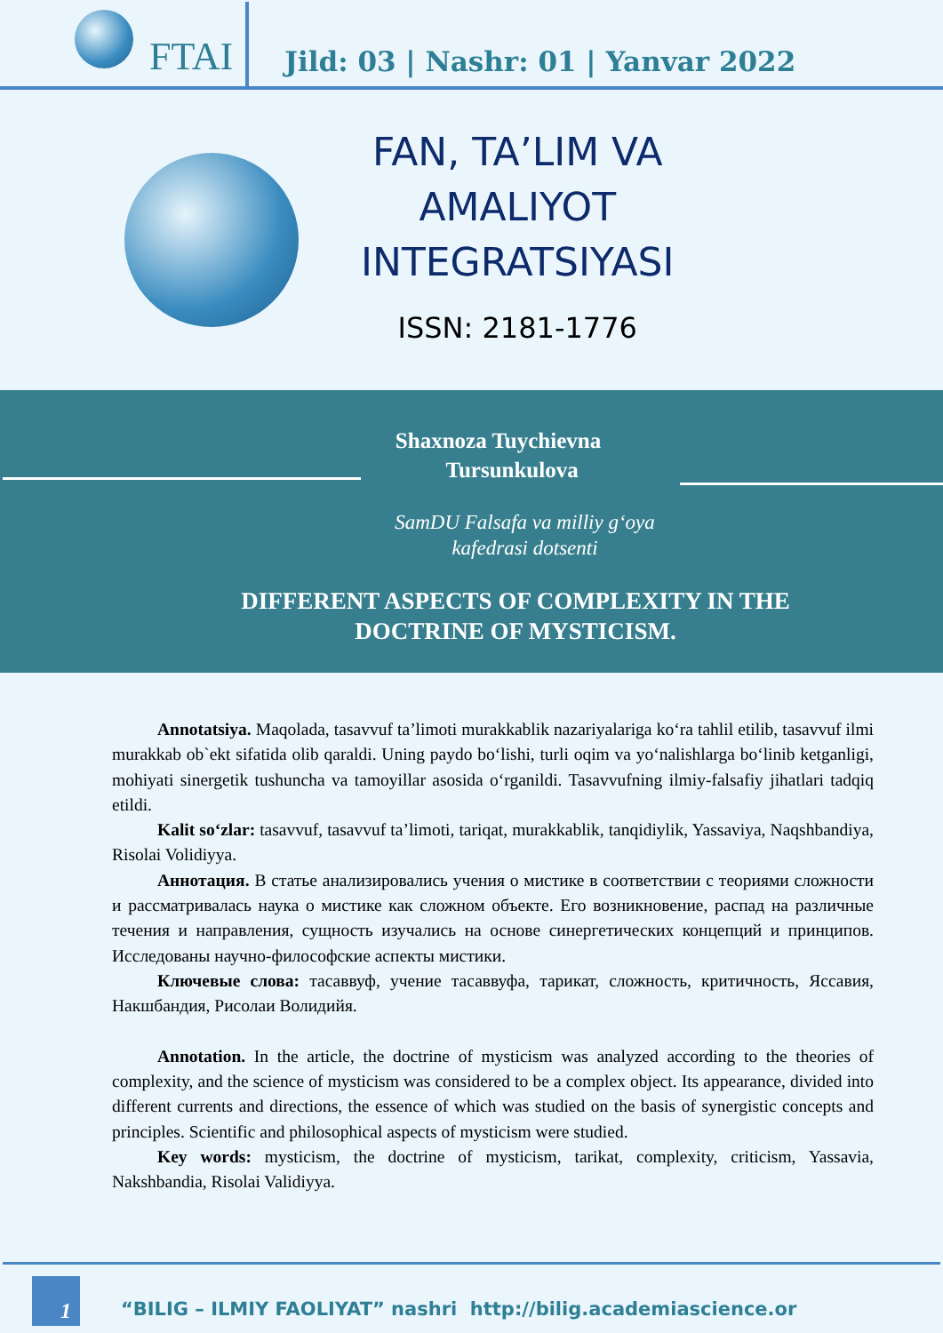FTAI
Jild: 03 | Nashr: 01 | Yanvar 2022
FAN, TA’LIM VA
AMALIYOT
INTEGRATSIYASI
ISSN: 2181-1776
Shaxnoza Tuychievna
Tursunkulova
SamDU Falsafa va milliy g‘oya
kafedrasi dotsenti
DIFFERENT ASPECTS OF COMPLEXITY IN THE DOCTRINE OF MYSTICISM.
Annotatsiya. Maqolada, tasavvuf ta’limoti murakkablik nazariyalariga ko‘ra tahlil etilib, tasavvuf ilmi murakkab ob`ekt sifatida olib qaraldi. Uning paydo bo‘lishi, turli oqim va yo‘nalishlarga bo‘linib ketganligi, mohiyati sinergetik tushuncha va tamoyillar asosida o‘rganildi. Tasavvufning ilmiy-falsafiy jihatlari tadqiq etildi.
Kalit so‘zlar: tasavvuf, tasavvuf ta’limoti, tariqat, murakkablik, tanqidiylik, Yassaviya, Naqshbandiya, Risolai Volidiyya.
Аннотация. В статье анализировались учения о мистике в соответствии с теориями сложности и рассматривалась наука о мистике как сложном объекте. Его возникновение, распад на различные течения и направления, сущность изучались на основе синергетических концепций и принципов. Исследованы научно-философские аспекты мистики.
Ключевые слова: тасаввуф, учение тасаввуфа, тарикат, сложность, критичность, Яссавия, Накшбандия, Рисолаи Волидийя.
Annotation. In the article, the doctrine of mysticism was analyzed according to the theories of complexity, and the science of mysticism was considered to be a complex object. Its appearance, divided into different currents and directions, the essence of which was studied on the basis of synergistic concepts and principles. Scientific and philosophical aspects of mysticism were studied.
Key words: mysticism, the doctrine of mysticism, tarikat, complexity, criticism, Yassavia, Nakshbandia, Risolai Validiyya.
1
“BILIG – ILMIY FAOLIYAT” nashri http://bilig.academiascience.or